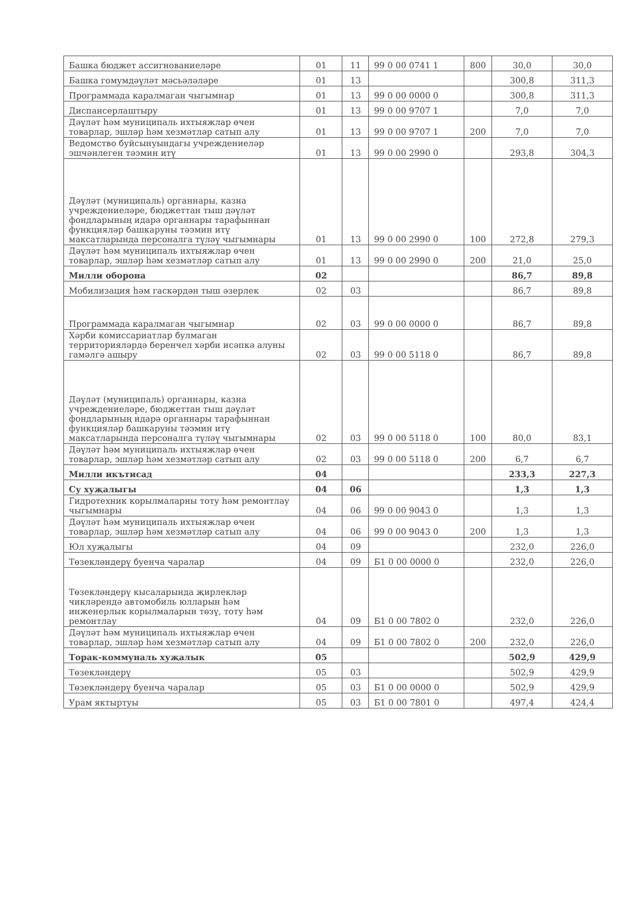| Башка бюджет ассигнованиеләре | 01 | 11 | 99 0 00 0741 1 | 800 | 30,0 | 30,0 |
| Башка гомумдәүләт мәсьәләләре | 01 | 13 | | | 300,8 | 311,3 |
| Программада каралмаган чыгымнар | 01 | 13 | 99 0 00 0000 0 | | 300,8 | 311,3 |
| Диспансерлаштыру | 01 | 13 | 99 0 00 9707 1 | | 7,0 | 7,0 |
| Дәүләт һәм муниципаль ихтыяжлар өчен товарлар, эшләр һәм хезмәтләр сатып алу | 01 | 13 | 99 0 00 9707 1 | 200 | 7,0 | 7,0 |
| Ведомство буйсынуындагы учреждениеләр эшчәнлеген тәэмин итү | 01 | 13 | 99 0 00 2990 0 | | 293,8 | 304,3 |
| Дәүләт (муниципаль) органнары, казна учреждениеләре, бюджеттан тыш дәүләт фондларының идарә органнары тарафыннан функцияләр башкаруны тәэмин итү максатларында персоналга түләү чыгымнары | 01 | 13 | 99 0 00 2990 0 | 100 | 272,8 | 279,3 |
| Дәүләт һәм муниципаль ихтыяжлар өчен товарлар, эшләр һәм хезмәтләр сатып алу | 01 | 13 | 99 0 00 2990 0 | 200 | 21,0 | 25,0 |
| Милли оборона | 02 | | | | 86,7 | 89,8 |
| Мобилизация һәм гаскәрдән тыш әзерлек | 02 | 03 | | | 86,7 | 89,8 |
| Программада каралмаган чыгымнар | 02 | 03 | 99 0 00 0000 0 | | 86,7 | 89,8 |
| Хәрби комиссариатлар булмаган территорияләрдә беренчел хәрби исәпкә алуны гамәлгә ашыру | 02 | 03 | 99 0 00 5118 0 | | 86,7 | 89,8 |
| Дәүләт (муниципаль) органнары, казна учреждениеләре, бюджеттан тыш дәүләт фондларының идарә органнары тарафыннан функцияләр башкаруны тәэмин итү максатларында персоналга түләү чыгымнары | 02 | 03 | 99 0 00 5118 0 | 100 | 80,0 | 83,1 |
| Дәүләт һәм муниципаль ихтыяжлар өчен товарлар, эшләр һәм хезмәтләр сатып алу | 02 | 03 | 99 0 00 5118 0 | 200 | 6,7 | 6,7 |
| Милли икътисад | 04 | | | | 233,3 | 227,3 |
| Су хуҗалыгы | 04 | 06 | | | 1,3 | 1,3 |
| Гидротехник корылмаларны тоту һәм ремонтлау чыгымнары | 04 | 06 | 99 0 00 9043 0 | | 1,3 | 1,3 |
| Дәүләт һәм муниципаль ихтыяжлар өчен товарлар, эшләр һәм хезмәтләр сатып алу | 04 | 06 | 99 0 00 9043 0 | 200 | 1,3 | 1,3 |
| Юл хуҗалыгы | 04 | 09 | | | 232,0 | 226,0 |
| Төзекләндерү буенча чаралар | 04 | 09 | Б1 0 00 0000 0 | | 232,0 | 226,0 |
| Төзекләндерү кысаларында җирлекләр чикләрендә автомобиль юлларын һәм инженерлык корылмаларын төзү, тоту һәм ремонтлау | 04 | 09 | Б1 0 00 7802 0 | | 232,0 | 226,0 |
| Дәүләт һәм муниципаль ихтыяжлар өчен товарлар, эшләр һәм хезмәтләр сатып алу | 04 | 09 | Б1 0 00 7802 0 | 200 | 232,0 | 226,0 |
| Торак-коммуналь хуҗалык | 05 | | | | 502,9 | 429,9 |
| Төзекләндерү | 05 | 03 | | | 502,9 | 429,9 |
| Төзекләндерү буенча чаралар | 05 | 03 | Б1 0 00 0000 0 | | 502,9 | 429,9 |
| Урам яктыртуы | 05 | 03 | Б1 0 00 7801 0 | | 497,4 | 424,4 |